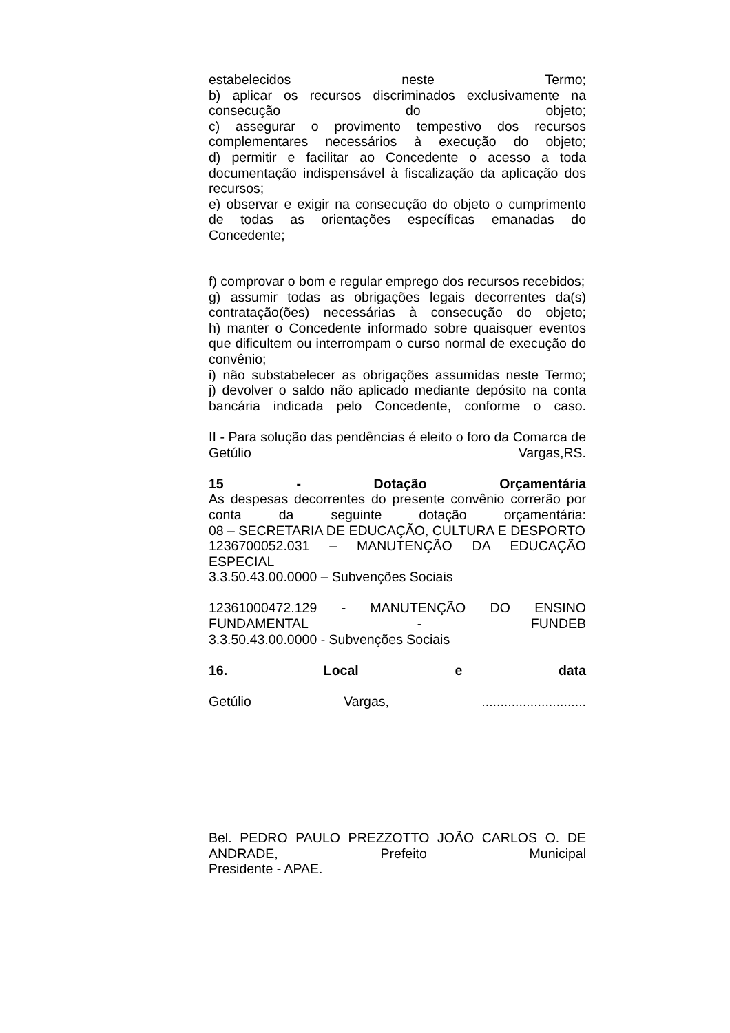estabelecidos neste Termo;
b) aplicar os recursos discriminados exclusivamente na consecução do objeto;
c) assegurar o provimento tempestivo dos recursos complementares necessários à execução do objeto;
d) permitir e facilitar ao Concedente o acesso a toda documentação indispensável à fiscalização da aplicação dos recursos;
e) observar e exigir na consecução do objeto o cumprimento de todas as orientações específicas emanadas do Concedente;
f) comprovar o bom e regular emprego dos recursos recebidos;
g) assumir todas as obrigações legais decorrentes da(s) contratação(ões) necessárias à consecução do objeto;
h) manter o Concedente informado sobre quaisquer eventos que dificultem ou interrompam o curso normal de execução do convênio;
i) não substabelecer as obrigações assumidas neste Termo;
j) devolver o saldo não aplicado mediante depósito na conta bancária indicada pelo Concedente, conforme o caso.
II - Para solução das pendências é eleito o foro da Comarca de Getúlio Vargas,RS.
15 - Dotação Orçamentária
As despesas decorrentes do presente convênio correrão por conta da seguinte dotação orçamentária:
08 – SECRETARIA DE EDUCAÇÃO, CULTURA E DESPORTO
1236700052.031 – MANUTENÇÃO DA EDUCAÇÃO ESPECIAL
3.3.50.43.00.0000 – Subvenções Sociais
12361000472.129 - MANUTENÇÃO DO ENSINO FUNDAMENTAL - FUNDEB
3.3.50.43.00.0000 - Subvenções Sociais
16. Local e data
Getúlio Vargas, ............................
Bel. PEDRO PAULO PREZZOTTO JOÃO CARLOS O. DE ANDRADE, Prefeito Municipal
Presidente - APAE.